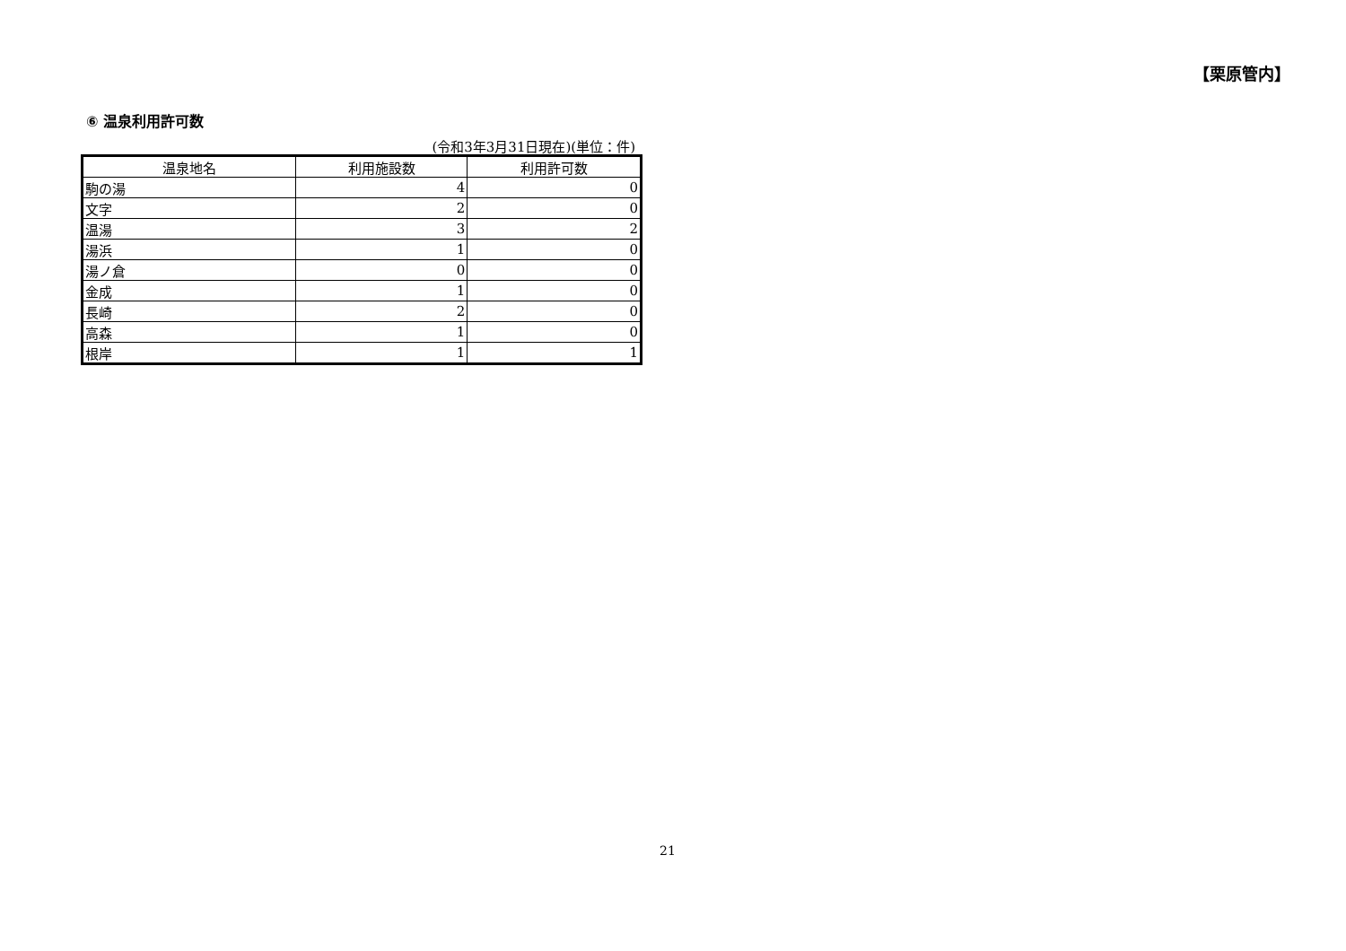【栗原管内】
⑥ 温泉利用許可数
(令和3年3月31日現在)(単位：件)
| 温泉地名 | 利用施設数 | 利用許可数 |
| --- | --- | --- |
| 駒の湯 | 4 | 0 |
| 文字 | 2 | 0 |
| 温湯 | 3 | 2 |
| 湯浜 | 1 | 0 |
| 湯ノ倉 | 0 | 0 |
| 金成 | 1 | 0 |
| 長崎 | 2 | 0 |
| 高森 | 1 | 0 |
| 根岸 | 1 | 1 |
21